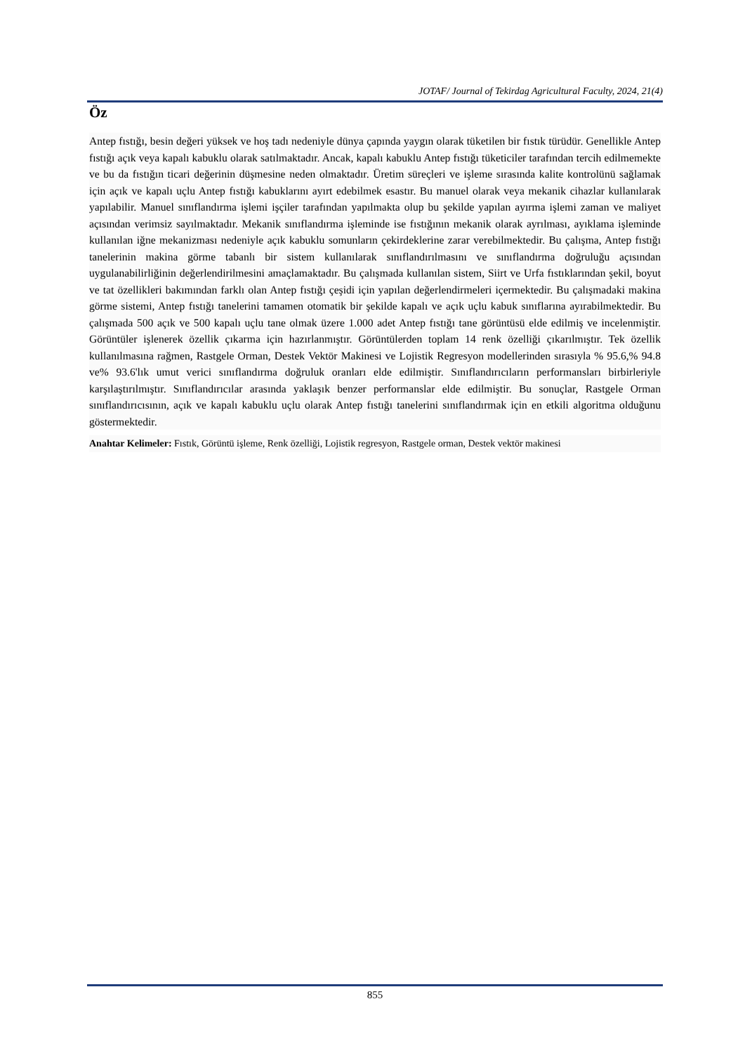JOTAF/ Journal of Tekirdag Agricultural Faculty, 2024, 21(4)
Öz
Antep fıstığı, besin değeri yüksek ve hoş tadı nedeniyle dünya çapında yaygın olarak tüketilen bir fıstık türüdür. Genellikle Antep fıstığı açık veya kapalı kabuklu olarak satılmaktadır. Ancak, kapalı kabuklu Antep fıstığı tüketiciler tarafından tercih edilmemekte ve bu da fıstığın ticari değerinin düşmesine neden olmaktadır. Üretim süreçleri ve işleme sırasında kalite kontrolünü sağlamak için açık ve kapalı uçlu Antep fıstığı kabuklarını ayırt edebilmek esastır. Bu manuel olarak veya mekanik cihazlar kullanılarak yapılabilir. Manuel sınıflandırma işlemi işçiler tarafından yapılmakta olup bu şekilde yapılan ayırma işlemi zaman ve maliyet açısından verimsiz sayılmaktadır. Mekanik sınıflandırma işleminde ise fıstığının mekanik olarak ayrılması, ayıklama işleminde kullanılan iğne mekanizması nedeniyle açık kabuklu somunların çekirdeklerine zarar verebilmektedir. Bu çalışma, Antep fıstığı tanelerinin makina görme tabanlı bir sistem kullanılarak sınıflandırılmasını ve sınıflandırma doğruluğu açısından uygulanabilirliğinin değerlendirilmesini amaçlamaktadır. Bu çalışmada kullanılan sistem, Siirt ve Urfa fıstıklarından şekil, boyut ve tat özellikleri bakımından farklı olan Antep fıstığı çeşidi için yapılan değerlendirmeleri içermektedir. Bu çalışmadaki makina görme sistemi, Antep fıstığı tanelerini tamamen otomatik bir şekilde kapalı ve açık uçlu kabuk sınıflarına ayırabilmektedir. Bu çalışmada 500 açık ve 500 kapalı uçlu tane olmak üzere 1.000 adet Antep fıstığı tane görüntüsü elde edilmiş ve incelenmiştir. Görüntüler işlenerek özellik çıkarma için hazırlanmıştır. Görüntülerden toplam 14 renk özelliği çıkarılmıştır. Tek özellik kullanılmasına rağmen, Rastgele Orman, Destek Vektör Makinesi ve Lojistik Regresyon modellerinden sırasıyla % 95.6,% 94.8 ve% 93.6'lık umut verici sınıflandırma doğruluk oranları elde edilmiştir. Sınıflandırıcıların performansları birbirleriyle karşılaştırılmıştır. Sınıflandırıcılar arasında yaklaşık benzer performanslar elde edilmiştir. Bu sonuçlar, Rastgele Orman sınıflandırıcısının, açık ve kapalı kabuklu uçlu olarak Antep fıstığı tanelerini sınıflandırmak için en etkili algoritma olduğunu göstermektedir.
Anahtar Kelimeler: Fıstık, Görüntü işleme, Renk özelliği, Lojistik regresyon, Rastgele orman, Destek vektör makinesi
855